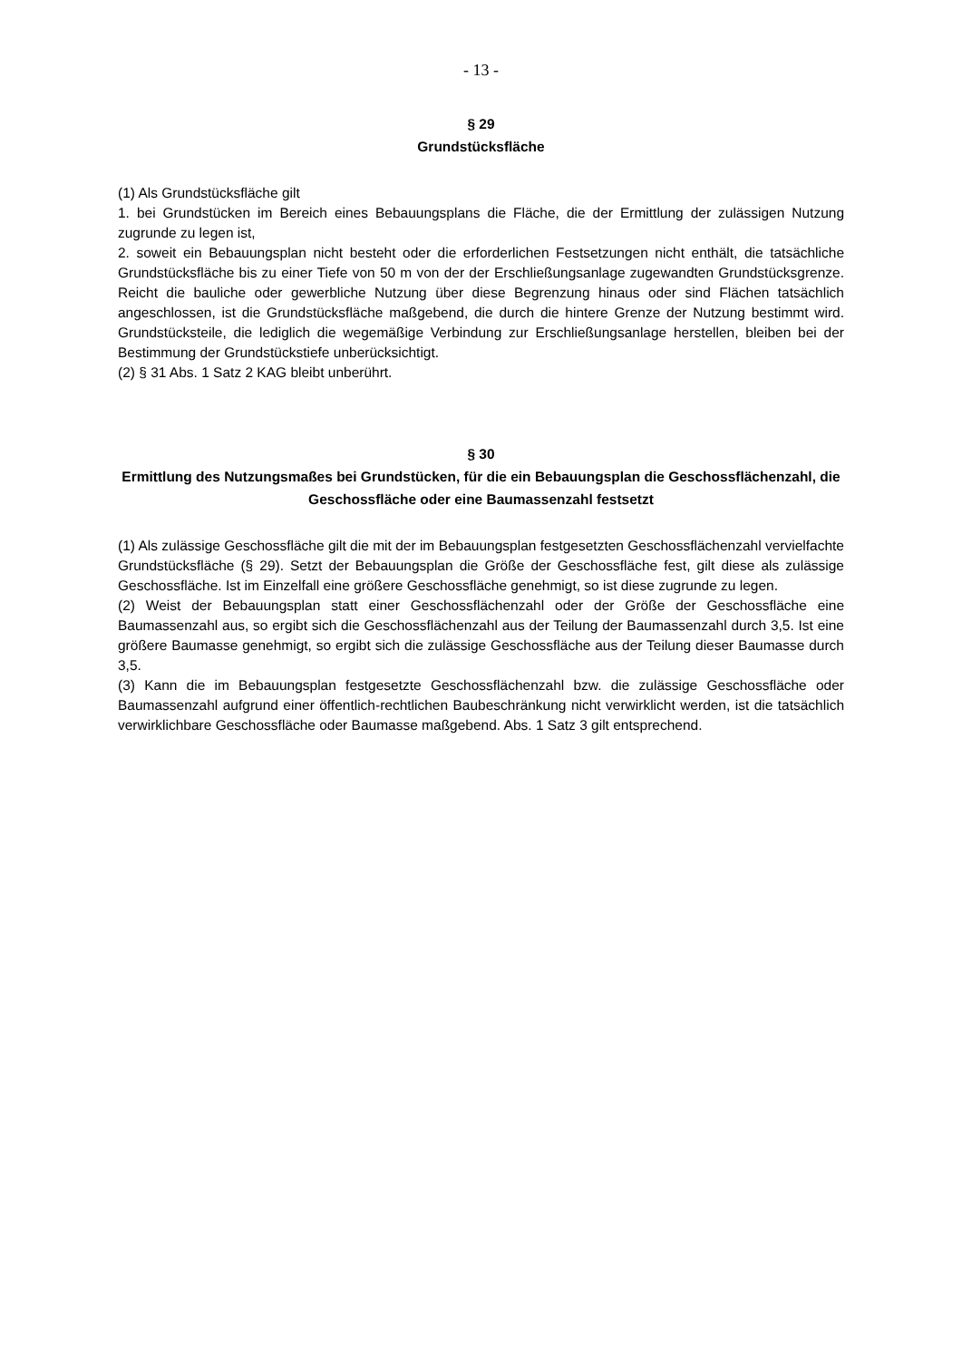- 13 -
§ 29
Grundstücksfläche
(1) Als Grundstücksfläche gilt
1. bei Grundstücken im Bereich eines Bebauungsplans die Fläche, die der Ermittlung der zulässigen Nutzung zugrunde zu legen ist,
2. soweit ein Bebauungsplan nicht besteht oder die erforderlichen Festsetzungen nicht enthält, die tatsächliche Grundstücksfläche bis zu einer Tiefe von 50 m von der der Erschließungsanlage zugewandten Grundstücksgrenze. Reicht die bauliche oder gewerbliche Nutzung über diese Begrenzung hinaus oder sind Flächen tatsächlich angeschlossen, ist die Grundstücksfläche maßgebend, die durch die hintere Grenze der Nutzung bestimmt wird. Grundstücksteile, die lediglich die wegemäßige Verbindung zur Erschließungsanlage herstellen, bleiben bei der Bestimmung der Grundstückstiefe unberücksichtigt.
(2) § 31 Abs. 1 Satz 2 KAG bleibt unberührt.
§ 30
Ermittlung des Nutzungsmaßes bei Grundstücken, für die ein Bebauungsplan die Geschossflächenzahl, die Geschossfläche oder eine Baumassenzahl festsetzt
(1) Als zulässige Geschossfläche gilt die mit der im Bebauungsplan festgesetzten Geschossflächenzahl vervielfachte Grundstücksfläche (§ 29). Setzt der Bebauungsplan die Größe der Geschossfläche fest, gilt diese als zulässige Geschossfläche. Ist im Einzelfall eine größere Geschossfläche genehmigt, so ist diese zugrunde zu legen.
(2) Weist der Bebauungsplan statt einer Geschossflächenzahl oder der Größe der Geschossfläche eine Baumassenzahl aus, so ergibt sich die Geschossflächenzahl aus der Teilung der Baumassenzahl durch 3,5. Ist eine größere Baumasse genehmigt, so ergibt sich die zulässige Geschossfläche aus der Teilung dieser Baumasse durch 3,5.
(3) Kann die im Bebauungsplan festgesetzte Geschossflächenzahl bzw. die zulässige Geschossfläche oder Baumassenzahl aufgrund einer öffentlich-rechtlichen Baubeschränkung nicht verwirklicht werden, ist die tatsächlich verwirklichbare Geschossfläche oder Baumasse maßgebend. Abs. 1 Satz 3 gilt entsprechend.